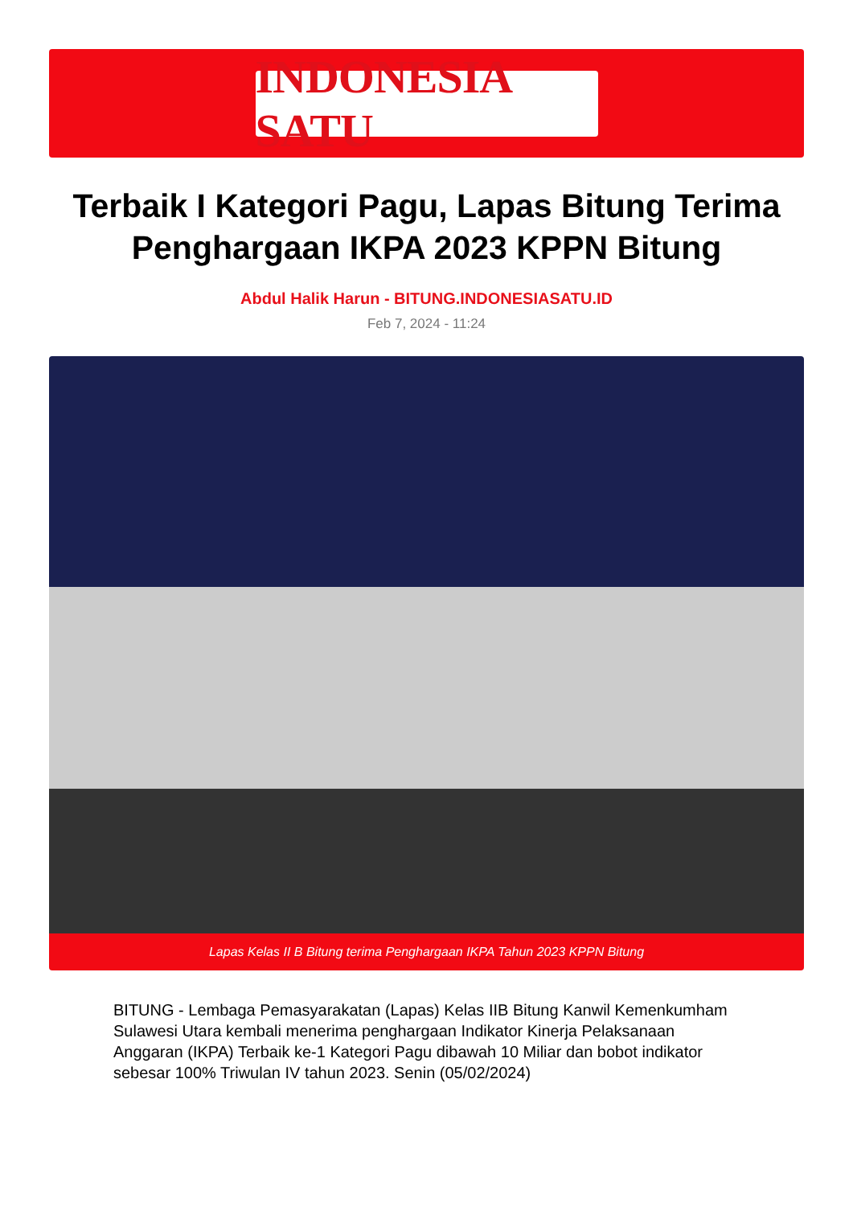INDONESIA SATU
Terbaik I Kategori Pagu, Lapas Bitung Terima Penghargaan IKPA 2023 KPPN Bitung
Abdul Halik Harun - BITUNG.INDONESIASATU.ID
Feb 7, 2024 - 11:24
Lapas Kelas II B Bitung terima Penghargaan IKPA Tahun 2023 KPPN Bitung
BITUNG - Lembaga Pemasyarakatan (Lapas) Kelas IIB Bitung Kanwil Kemenkumham Sulawesi Utara kembali menerima penghargaan Indikator Kinerja Pelaksanaan Anggaran (IKPA) Terbaik ke-1 Kategori Pagu dibawah 10 Miliar dan bobot indikator sebesar 100% Triwulan IV tahun 2023. Senin (05/02/2024)